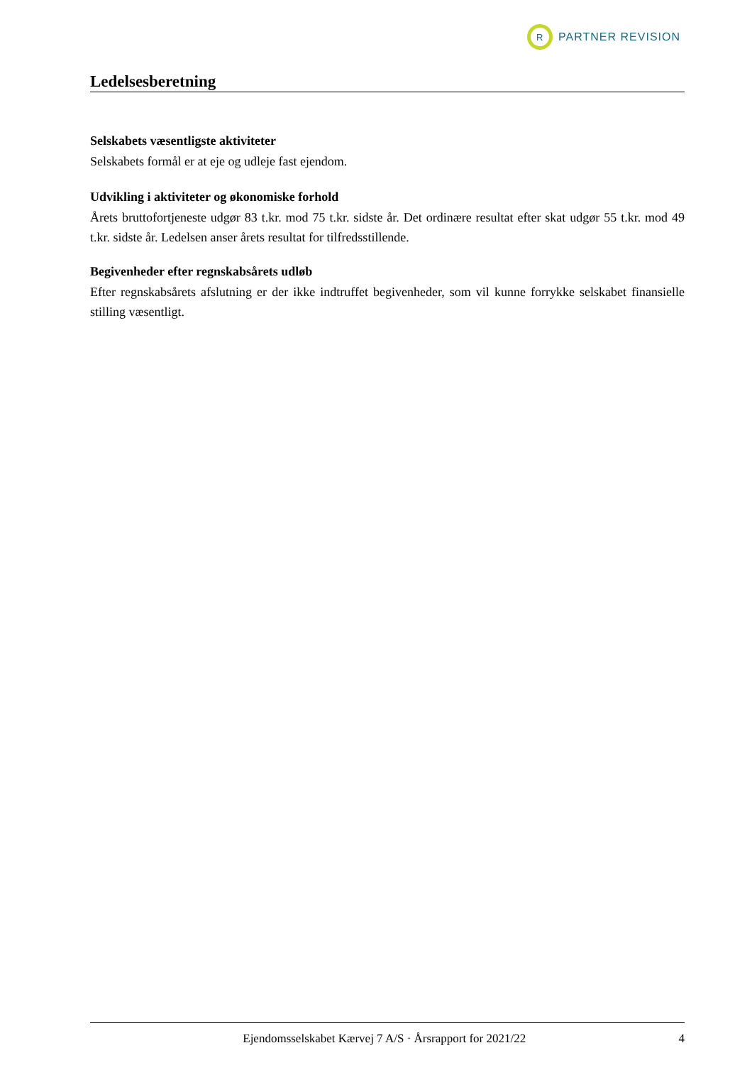R
PARTNER REVISION
Ledelsesberetning
Selskabets væsentligste aktiviteter
Selskabets formål er at eje og udleje fast ejendom.
Udvikling i aktiviteter og økonomiske forhold
Årets bruttofortjeneste udgør 83 t.kr. mod 75 t.kr. sidste år. Det ordinære resultat efter skat udgør 55 t.kr. mod 49 t.kr. sidste år. Ledelsen anser årets resultat for tilfredsstillende.
Begivenheder efter regnskabsårets udløb
Efter regnskabsårets afslutning er der ikke indtruffet begivenheder, som vil kunne forrykke selskabet finansielle stilling væsentligt.
Ejendomsselskabet Kærvej 7 A/S · Årsrapport for 2021/22 4